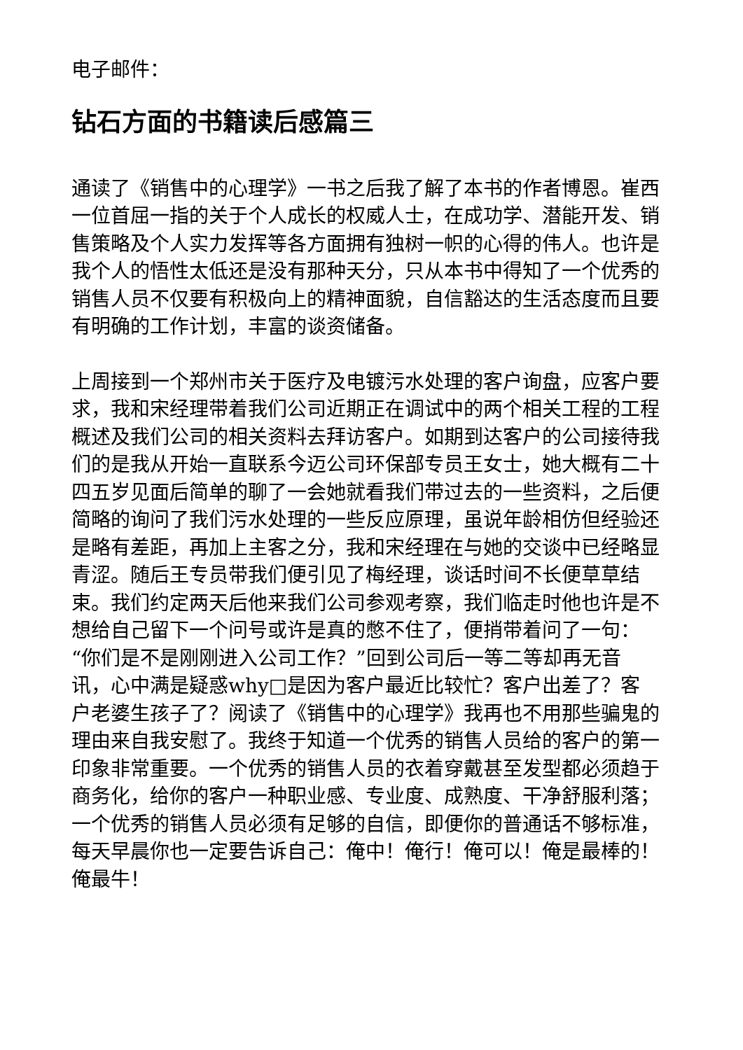电子邮件：
钻石方面的书籍读后感篇三
通读了《销售中的心理学》一书之后我了解了本书的作者博恩。崔西一位首屈一指的关于个人成长的权威人士，在成功学、潜能开发、销售策略及个人实力发挥等各方面拥有独树一帜的心得的伟人。也许是我个人的悟性太低还是没有那种天分，只从本书中得知了一个优秀的销售人员不仅要有积极向上的精神面貌，自信豁达的生活态度而且要有明确的工作计划，丰富的谈资储备。
上周接到一个郑州市关于医疗及电镀污水处理的客户询盘，应客户要求，我和宋经理带着我们公司近期正在调试中的两个相关工程的工程概述及我们公司的相关资料去拜访客户。如期到达客户的公司接待我们的是我从开始一直联系今迈公司环保部专员王女士，她大概有二十四五岁见面后简单的聊了一会她就看我们带过去的一些资料，之后便简略的询问了我们污水处理的一些反应原理，虽说年龄相仿但经验还是略有差距，再加上主客之分，我和宋经理在与她的交谈中已经略显青涩。随后王专员带我们便引见了梅经理，谈话时间不长便草草结束。我们约定两天后他来我们公司参观考察，我们临走时他也许是不想给自己留下一个问号或许是真的憋不住了，便捎带着问了一句：“你们是不是刚刚进入公司工作？”回到公司后一等二等却再无音讯，心中满是疑惑why□是因为客户最近比较忙？客户出差了？客户老婆生孩子了？阅读了《销售中的心理学》我再也不用那些骗鬼的理由来自我安慰了。我终于知道一个优秀的销售人员给的客户的第一印象非常重要。一个优秀的销售人员的衣着穿戴甚至发型都必须趋于商务化，给你的客户一种职业感、专业度、成熟度、干净舒服利落；一个优秀的销售人员必须有足够的自信，即便你的普通话不够标准，每天早晨你也一定要告诉自己：俺中！俺行！俺可以！俺是最棒的！俺最牛！